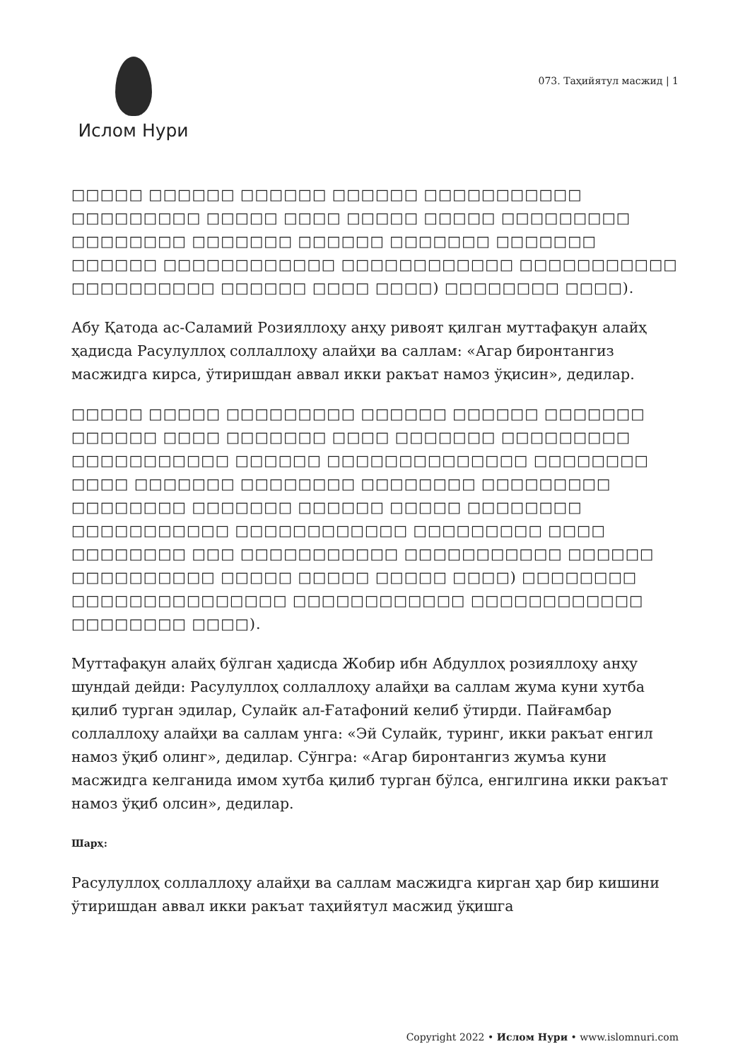Ислом Нури
073. Таҳийятул масжид | 1
□□□□□ □□□□□□ □□□□□□ □□□□□□ □□□□□□□□□□□ □□□□□□□□□ □□□□□ □□□□ □□□□□ □□□□□ □□□□□□□□□ □□□□□□□□ □□□□□□□ □□□□□□ □□□□□□□ □□□□□□□ □□□□□□ □□□□□□□□□□□□ □□□□□□□□□□□□ □□□□□□□□□□□ □□□□□□□□□□ □□□□□□ □□□□ □□□□) □□□□□□□□ □□□□).
Абу Қатода ас-Саламий Розияллоҳу анҳу ривоят қилган муттафақун алайҳ ҳадисда Расулуллоҳ соллаллоҳу алайҳи ва саллам: «Агар биронтангиз масжидга кирса, ўтиришдан аввал икки ракъат намоз ўқисин», дедилар.
□□□□□ □□□□□ □□□□□□□□□ □□□□□□ □□□□□□ □□□□□□□ □□□□□□ □□□□ □□□□□□□ □□□□ □□□□□□□ □□□□□□□□□ □□□□□□□□□□□ □□□□□□ □□□□□□□□□□□□□□ □□□□□□□□ □□□□ □□□□□□□ □□□□□□□□ □□□□□□□□ □□□□□□□□□ □□□□□□□□ □□□□□□□ □□□□□□ □□□□□ □□□□□□□□ □□□□□□□□□□□ □□□□□□□□□□□□ □□□□□□□□□ □□□□ □□□□□□□□ □□□ □□□□□□□□□□□ □□□□□□□□□□□ □□□□□□ □□□□□□□□□□ □□□□□ □□□□□ □□□□□ □□□□) □□□□□□□□ □□□□□□□□□□□□□□□ □□□□□□□□□□□□ □□□□□□□□□□□□ □□□□□□□□ □□□□).
Муттафақун алайҳ бўлган ҳадисда Жобир ибн Абдуллоҳ розияллоҳу анҳу шундай дейди: Расулуллоҳ соллаллоҳу алайҳи ва саллам жума куни хутба қилиб турган эдилар, Сулайк ал-Ғатафоний келиб ўтирди. Пайғамбар соллаллоҳу алайҳи ва саллам унга: «Эй Сулайк, туринг, икки ракъат енгил намоз ўқиб олинг», дедилар. Сўнгра: «Агар биронтангиз жумъа куни масжидга келганида имом хутба қилиб турган бўлса, енгилгина икки ракъат намоз ўқиб олсин», дедилар.
Шарҳ:
Расулуллоҳ соллаллоҳу алайҳи ва саллам масжидга кирган ҳар бир кишини ўтиришдан аввал икки ракъат таҳийятул масжид ўқишга
Copyright 2022 • Ислом Нури • www.islomnuri.com